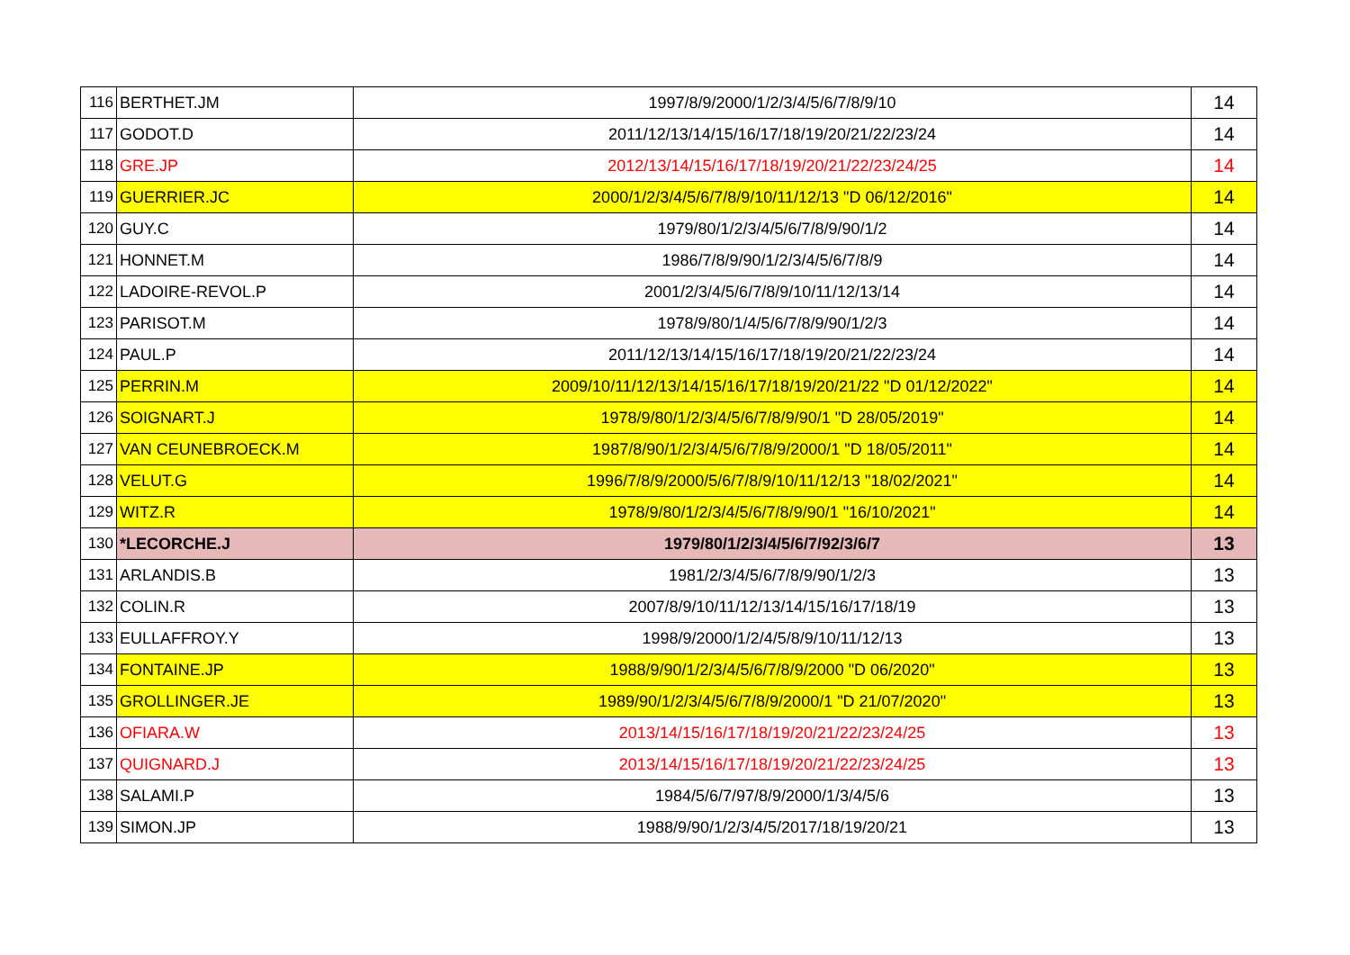| 116 | BERTHET.JM | 1997/8/9/2000/1/2/3/4/5/6/7/8/9/10 | 14 |
| 117 | GODOT.D | 2011/12/13/14/15/16/17/18/19/20/21/22/23/24 | 14 |
| 118 | GRE.JP | 2012/13/14/15/16/17/18/19/20/21/22/23/24/25 | 14 |
| 119 | GUERRIER.JC | 2000/1/2/3/4/5/6/7/8/9/10/11/12/13 "D 06/12/2016" | 14 |
| 120 | GUY.C | 1979/80/1/2/3/4/5/6/7/8/9/90/1/2 | 14 |
| 121 | HONNET.M | 1986/7/8/9/90/1/2/3/4/5/6/7/8/9 | 14 |
| 122 | LADOIRE-REVOL.P | 2001/2/3/4/5/6/7/8/9/10/11/12/13/14 | 14 |
| 123 | PARISOT.M | 1978/9/80/1/4/5/6/7/8/9/90/1/2/3 | 14 |
| 124 | PAUL.P | 2011/12/13/14/15/16/17/18/19/20/21/22/23/24 | 14 |
| 125 | PERRIN.M | 2009/10/11/12/13/14/15/16/17/18/19/20/21/22 "D 01/12/2022" | 14 |
| 126 | SOIGNART.J | 1978/9/80/1/2/3/4/5/6/7/8/9/90/1 "D 28/05/2019" | 14 |
| 127 | VAN CEUNEBROECK.M | 1987/8/90/1/2/3/4/5/6/7/8/9/2000/1 "D 18/05/2011" | 14 |
| 128 | VELUT.G | 1996/7/8/9/2000/5/6/7/8/9/10/11/12/13 "18/02/2021" | 14 |
| 129 | WITZ.R | 1978/9/80/1/2/3/4/5/6/7/8/9/90/1 "16/10/2021" | 14 |
| 130 | *LECORCHE.J | 1979/80/1/2/3/4/5/6/7/92/3/6/7 | 13 |
| 131 | ARLANDIS.B | 1981/2/3/4/5/6/7/8/9/90/1/2/3 | 13 |
| 132 | COLIN.R | 2007/8/9/10/11/12/13/14/15/16/17/18/19 | 13 |
| 133 | EULLAFFROY.Y | 1998/9/2000/1/2/4/5/8/9/10/11/12/13 | 13 |
| 134 | FONTAINE.JP | 1988/9/90/1/2/3/4/5/6/7/8/9/2000 "D 06/2020" | 13 |
| 135 | GROLLINGER.JE | 1989/90/1/2/3/4/5/6/7/8/9/2000/1 "D 21/07/2020" | 13 |
| 136 | OFIARA.W | 2013/14/15/16/17/18/19/20/21/22/23/24/25 | 13 |
| 137 | QUIGNARD.J | 2013/14/15/16/17/18/19/20/21/22/23/24/25 | 13 |
| 138 | SALAMI.P | 1984/5/6/7/97/8/9/2000/1/3/4/5/6 | 13 |
| 139 | SIMON.JP | 1988/9/90/1/2/3/4/5/2017/18/19/20/21 | 13 |